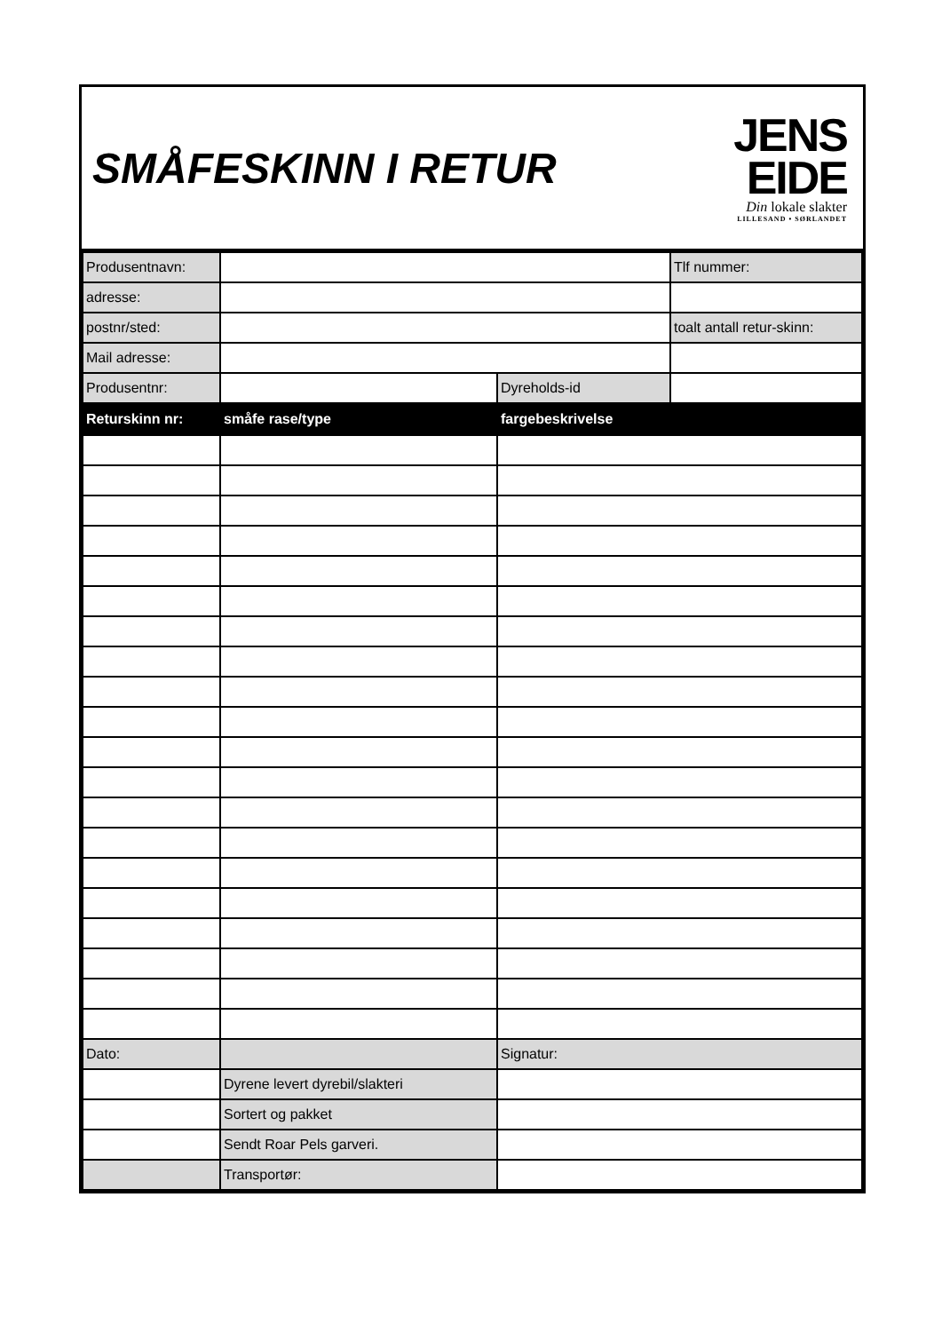SMÅFESKINN I RETUR
JENS
EIDE
Din lokale slakter
LILLESAND • SØRLANDET
| Produsentnavn: | | | Tlf nummer: |
| adresse: | | | |
| postnr/sted: | | | toalt antall retur-skinn: |
| Mail adresse: | | | |
| Produsentnr: | | Dyreholds-id | |
| Returskinn nr: | småfe rase/type | fargebeskrivelse | |
| Dato: | | Signatur: | |
| | Dyrene levert dyrebil/slakteri | | |
| | Sortert og pakket | | |
| | Sendt Roar Pels garveri. | | |
| | Transportør: | | |